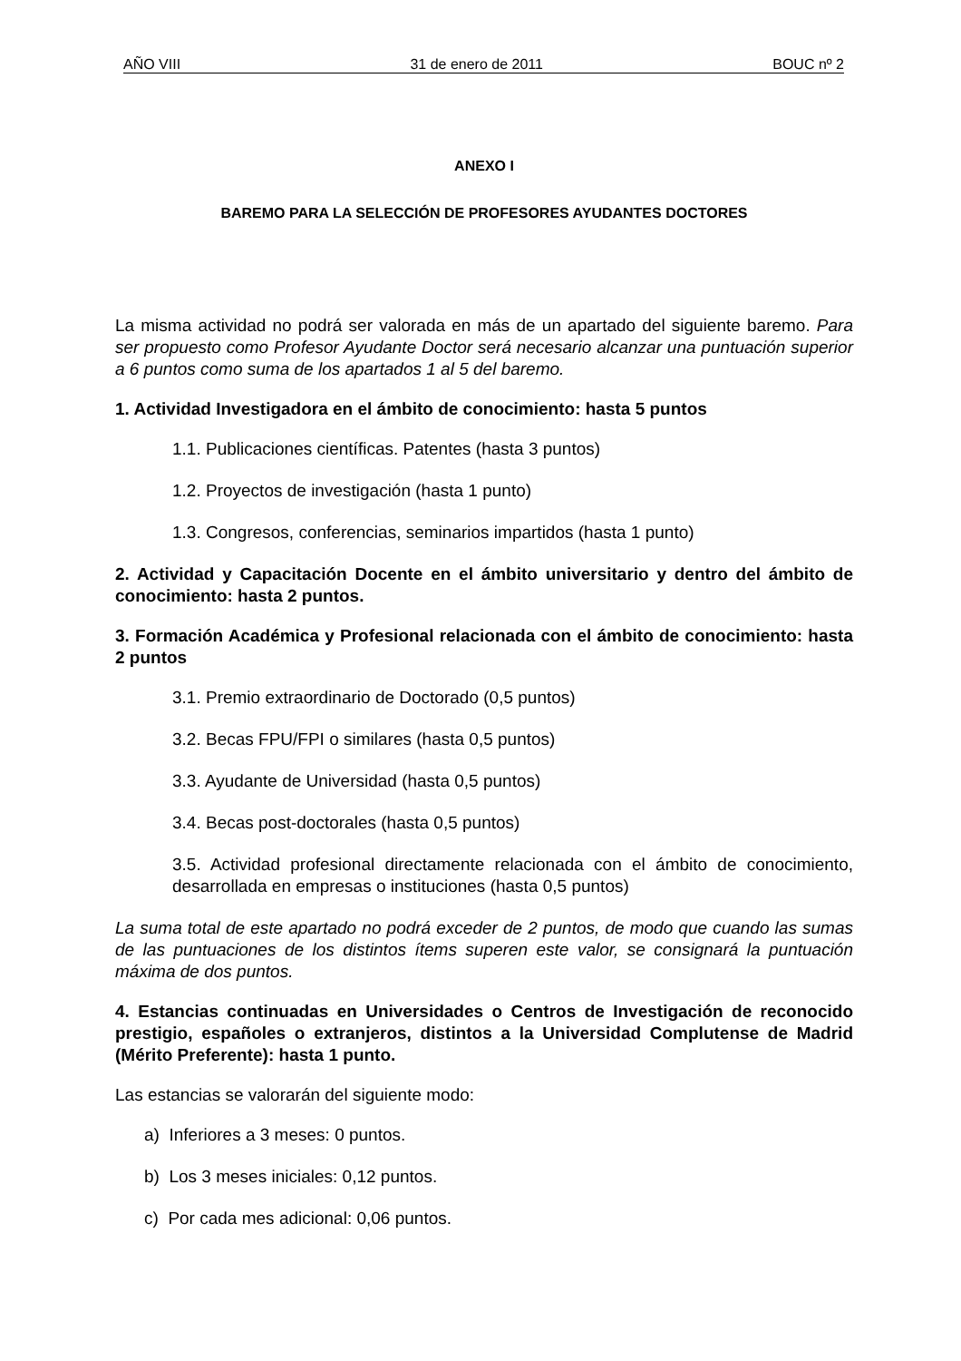AÑO VIII 31 de enero de 2011 BOUC nº 2
ANEXO I
BAREMO PARA LA SELECCIÓN DE PROFESORES AYUDANTES DOCTORES
La misma actividad no podrá ser valorada en más de un apartado del siguiente baremo. Para ser propuesto como Profesor Ayudante Doctor será necesario alcanzar una puntuación superior a 6 puntos como suma de los apartados 1 al 5 del baremo.
1. Actividad Investigadora en el ámbito de conocimiento: hasta 5 puntos
1.1. Publicaciones científicas. Patentes (hasta 3 puntos)
1.2. Proyectos de investigación (hasta 1 punto)
1.3. Congresos, conferencias, seminarios impartidos (hasta 1 punto)
2. Actividad y Capacitación Docente en el ámbito universitario y dentro del ámbito de conocimiento: hasta 2 puntos.
3. Formación Académica y Profesional relacionada con el ámbito de conocimiento: hasta 2 puntos
3.1. Premio extraordinario de Doctorado (0,5 puntos)
3.2. Becas FPU/FPI o similares (hasta 0,5 puntos)
3.3. Ayudante de Universidad (hasta 0,5 puntos)
3.4. Becas post-doctorales (hasta 0,5 puntos)
3.5. Actividad profesional directamente relacionada con el ámbito de conocimiento, desarrollada en empresas o instituciones (hasta 0,5 puntos)
La suma total de este apartado no podrá exceder de 2 puntos, de modo que cuando las sumas de las puntuaciones de los distintos ítems superen este valor, se consignará la puntuación máxima de dos puntos.
4. Estancias continuadas en Universidades o Centros de Investigación de reconocido prestigio, españoles o extranjeros, distintos a la Universidad Complutense de Madrid (Mérito Preferente): hasta 1 punto.
Las estancias se valorarán del siguiente modo:
a) Inferiores a 3 meses: 0 puntos.
b) Los 3 meses iniciales: 0,12 puntos.
c) Por cada mes adicional: 0,06 puntos.